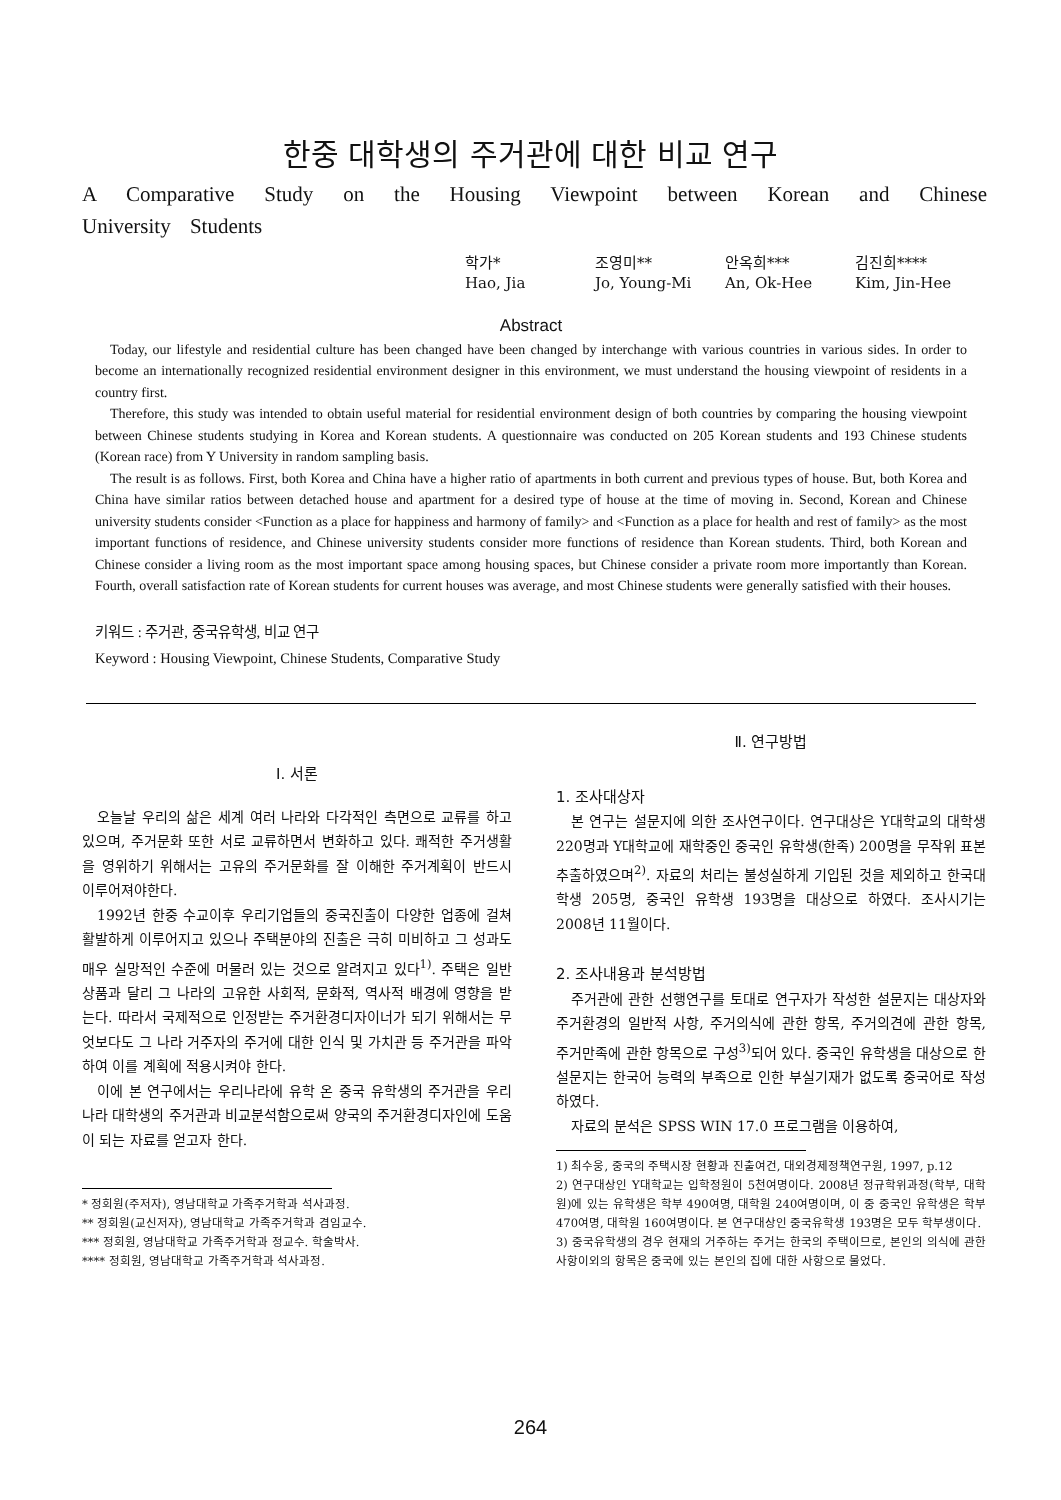한중 대학생의 주거관에 대한 비교 연구
A Comparative Study on the Housing Viewpoint between Korean and Chinese University Students
| 학가* | 조영미** | 안옥희*** | 김진희**** |
| Hao, Jia | Jo, Young-Mi | An, Ok-Hee | Kim, Jin-Hee |
Abstract
Today, our lifestyle and residential culture has been changed have been changed by interchange with various countries in various sides. In order to become an internationally recognized residential environment designer in this environment, we must understand the housing viewpoint of residents in a country first.
Therefore, this study was intended to obtain useful material for residential environment design of both countries by comparing the housing viewpoint between Chinese students studying in Korea and Korean students. A questionnaire was conducted on 205 Korean students and 193 Chinese students (Korean race) from Y University in random sampling basis.
The result is as follows. First, both Korea and China have a higher ratio of apartments in both current and previous types of house. But, both Korea and China have similar ratios between detached house and apartment for a desired type of house at the time of moving in. Second, Korean and Chinese university students consider <Function as a place for happiness and harmony of family> and <Function as a place for health and rest of family> as the most important functions of residence, and Chinese university students consider more functions of residence than Korean students. Third, both Korean and Chinese consider a living room as the most important space among housing spaces, but Chinese consider a private room more importantly than Korean. Fourth, overall satisfaction rate of Korean students for current houses was average, and most Chinese students were generally satisfied with their houses.
키워드 : 주거관, 중국유학생, 비교 연구
Keyword : Housing Viewpoint, Chinese Students, Comparative Study
Ⅰ. 서론
오늘날 우리의 삶은 세계 여러 나라와 다각적인 측면으로 교류를 하고 있으며, 주거문화 또한 서로 교류하면서 변화하고 있다. 쾌적한 주거생활을 영위하기 위해서는 고유의 주거문화를 잘 이해한 주거계획이 반드시 이루어져야한다.
1992년 한중 수교이후 우리기업들의 중국진출이 다양한 업종에 걸쳐 활발하게 이루어지고 있으나 주택분야의 진출은 극히 미비하고 그 성과도 매우 실망적인 수준에 머물러 있는 것으로 알려지고 있다<sup>1)</sup>. 주택은 일반상품과 달리 그 나라의 고유한 사회적, 문화적, 역사적 배경에 영향을 받는다. 따라서 국제적으로 인정받는 주거환경디자이너가 되기 위해서는 무엇보다도 그 나라 거주자의 주거에 대한 인식 및 가치관 등 주거관을 파악하여 이를 계획에 적용시켜야 한다.
이에 본 연구에서는 우리나라에 유학 온 중국 유학생의 주거관을 우리나라 대학생의 주거관과 비교분석함으로써 양국의 주거환경디자인에 도움이 되는 자료를 얻고자 한다.
* 정회원(주저자), 영남대학교 가족주거학과 석사과정.
** 정회원(교신저자), 영남대학교 가족주거학과 겸임교수.
*** 정회원, 영남대학교 가족주거학과 정교수. 학술박사.
**** 정회원, 영남대학교 가족주거학과 석사과정.
Ⅱ. 연구방법
1. 조사대상자
본 연구는 설문지에 의한 조사연구이다. 연구대상은 Y대학교의 대학생 220명과 Y대학교에 재학중인 중국인 유학생(한족) 200명을 무작위 표본추출하였으며<sup>2)</sup>. 자료의 처리는 불성실하게 기입된 것을 제외하고 한국대학생 205명, 중국인 유학생 193명을 대상으로 하였다. 조사시기는 2008년 11월이다.
2. 조사내용과 분석방법
주거관에 관한 선행연구를 토대로 연구자가 작성한 설문지는 대상자와 주거환경의 일반적 사항, 주거의식에 관한 항목, 주거의견에 관한 항목, 주거만족에 관한 항목으로 구성<sup>3)</sup>되어 있다. 중국인 유학생을 대상으로 한 설문지는 한국어 능력의 부족으로 인한 부실기재가 없도록 중국어로 작성하였다.
자료의 분석은 SPSS WIN 17.0 프로그램을 이용하여,
1) 최수웅, 중국의 주택시장 현황과 진출여건, 대외경제정책연구원, 1997, p.12
2) 연구대상인 Y대학교는 입학정원이 5천여명이다. 2008년 정규학위과정(학부, 대학원)에 있는 유학생은 학부 490여명, 대학원 240여명이며, 이 중 중국인 유학생은 학부 470여명, 대학원 160여명이다. 본 연구대상인 중국유학생 193명은 모두 학부생이다.
3) 중국유학생의 경우 현재의 거주하는 주거는 한국의 주택이므로, 본인의 의식에 관한 사항이외의 항목은 중국에 있는 본인의 집에 대한 사항으로 물었다.
264